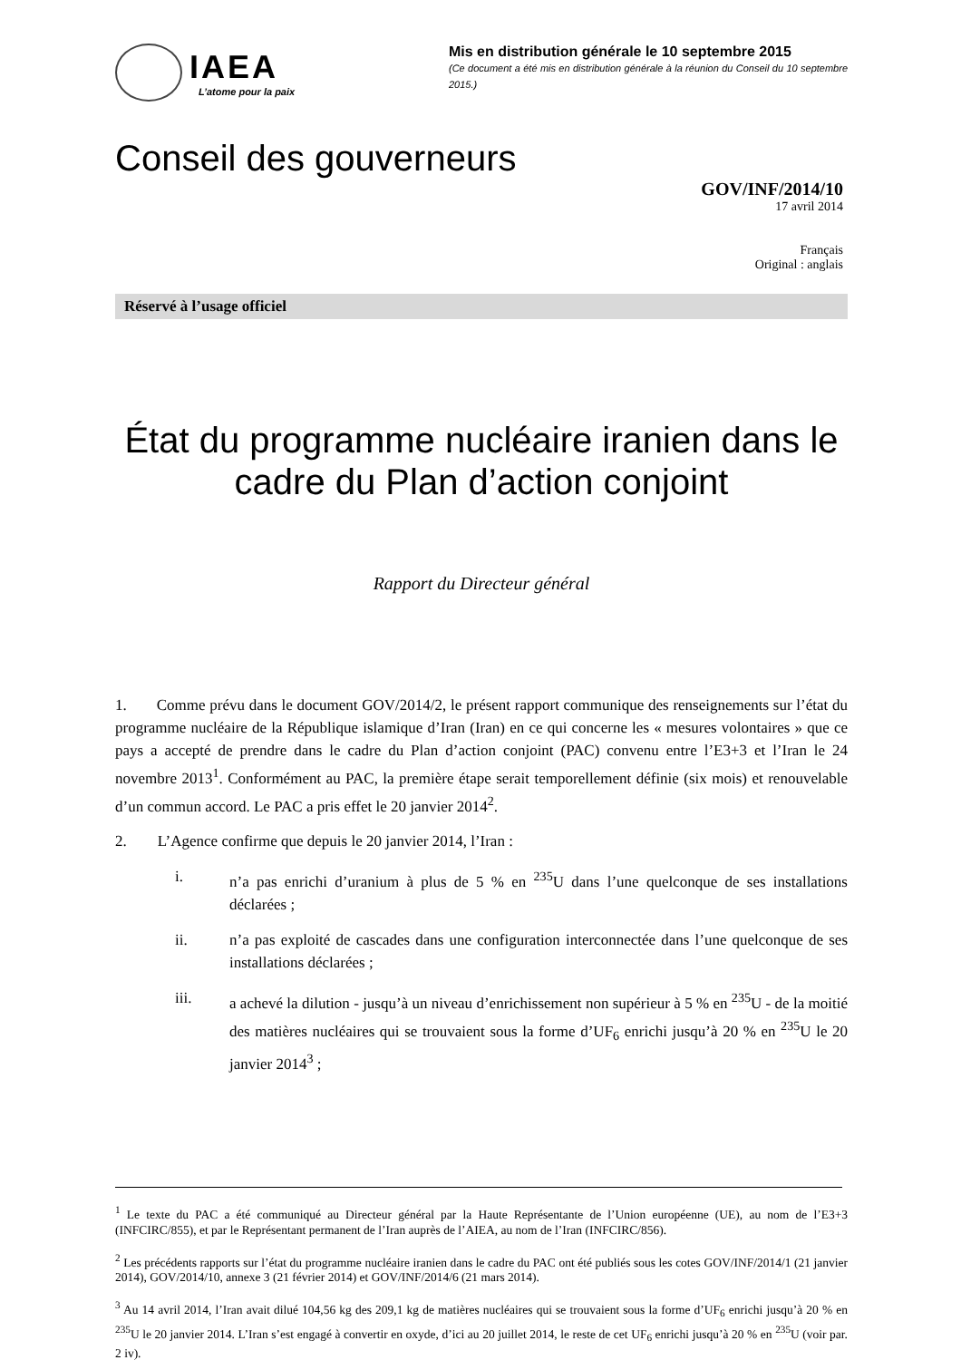IAEA
L’atome pour la paix
Mis en distribution générale le 10 septembre 2015
(Ce document a été mis en distribution générale à la réunion du Conseil du 10 septembre 2015.)
Conseil des gouverneurs
GOV/INF/2014/10
17 avril 2014
Français
Original : anglais
Réservé à l’usage officiel
État du programme nucléaire iranien dans le cadre du Plan d’action conjoint
Rapport du Directeur général
1. Comme prévu dans le document GOV/2014/2, le présent rapport communique des renseignements sur l’état du programme nucléaire de la République islamique d’Iran (Iran) en ce qui concerne les « mesures volontaires » que ce pays a accepté de prendre dans le cadre du Plan d’action conjoint (PAC) convenu entre l’E3+3 et l’Iran le 24 novembre 2013<sup>1</sup>. Conformément au PAC, la première étape serait temporellement définie (six mois) et renouvelable d’un commun accord. Le PAC a pris effet le 20 janvier 2014<sup>2</sup>.
2. L’Agence confirme que depuis le 20 janvier 2014, l’Iran :
i. n’a pas enrichi d’uranium à plus de 5 % en <sup>235</sup>U dans l’une quelconque de ses installations déclarées ;
ii. n’a pas exploité de cascades dans une configuration interconnectée dans l’une quelconque de ses installations déclarées ;
iii. a achevé la dilution - jusqu’à un niveau d’enrichissement non supérieur à 5 % en <sup>235</sup>U - de la moitié des matières nucléaires qui se trouvaient sous la forme d’UF<sub>6</sub> enrichi jusqu’à 20 % en <sup>235</sup>U le 20 janvier 2014<sup>3</sup> ;
<sup>1</sup> Le texte du PAC a été communiqué au Directeur général par la Haute Représentante de l’Union européenne (UE), au nom de l’E3+3 (INFCIRC/855), et par le Représentant permanent de l’Iran auprès de l’AIEA, au nom de l’Iran (INFCIRC/856).
<sup>2</sup> Les précédents rapports sur l’état du programme nucléaire iranien dans le cadre du PAC ont été publiés sous les cotes GOV/INF/2014/1 (21 janvier 2014), GOV/2014/10, annexe 3 (21 février 2014) et GOV/INF/2014/6 (21 mars 2014).
<sup>3</sup> Au 14 avril 2014, l’Iran avait dilué 104,56 kg des 209,1 kg de matières nucléaires qui se trouvaient sous la forme d’UF<sub>6</sub> enrichi jusqu’à 20 % en <sup>235</sup>U le 20 janvier 2014. L’Iran s’est engagé à convertir en oxyde, d’ici au 20 juillet 2014, le reste de cet UF<sub>6</sub> enrichi jusqu’à 20 % en <sup>235</sup>U (voir par. 2 iv).